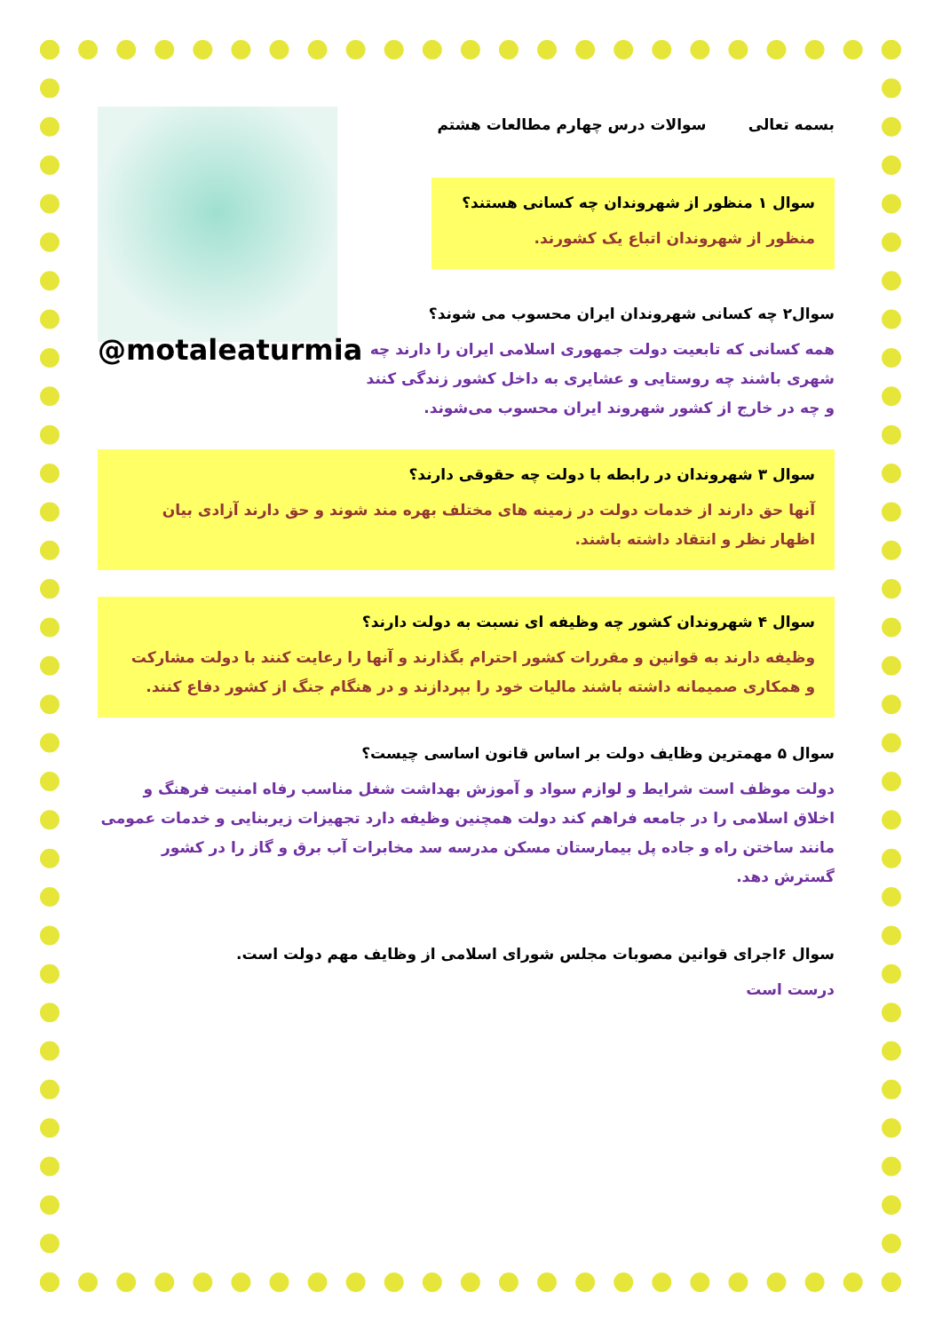بسمه تعالی سوالات درس چهارم مطالعات هشتم
سوال ۱ منظور از شهروندان چه کسانی هستند؟
منظور از شهروندان اتباع یک کشورند.
@motaleaturmia
سوال۲ چه کسانی شهروندان ایران محسوب می شوند؟
همه کسانی که تابعیت دولت جمهوری اسلامی ایران را دارند چه شهری باشند چه روستایی و عشایری به داخل کشور زندگی کنند و چه در خارج از کشور شهروند ایران محسوب می‌شوند.
سوال ۳ شهروندان در رابطه با دولت چه حقوقی دارند؟
آنها حق دارند از خدمات دولت در زمینه های مختلف بهره مند شوند و حق دارند آزادی بیان اظهار نظر و انتقاد داشته باشند.
سوال ۴ شهروندان کشور چه وظیفه ای نسبت به دولت دارند؟
وظیفه دارند به قوانین و مقررات کشور احترام بگذارند و آنها را رعایت کنند با دولت مشارکت و همکاری صمیمانه داشته باشند مالیات خود را بپردازند و در هنگام جنگ از کشور دفاع کنند.
سوال ۵ مهمترین وظایف دولت بر اساس قانون اساسی چیست؟
دولت موظف است شرایط و لوازم سواد و آموزش بهداشت شغل مناسب رفاه امنیت فرهنگ و اخلاق اسلامی را در جامعه فراهم کند دولت همچنین وظیفه دارد تجهیزات زیربنایی و خدمات عمومی مانند ساختن راه و جاده پل بیمارستان مسکن مدرسه سد مخابرات آب برق و گاز را در کشور گسترش دهد.
سوال ۶اجرای قوانین مصوبات مجلس شورای اسلامی از وظایف مهم دولت است.
درست است